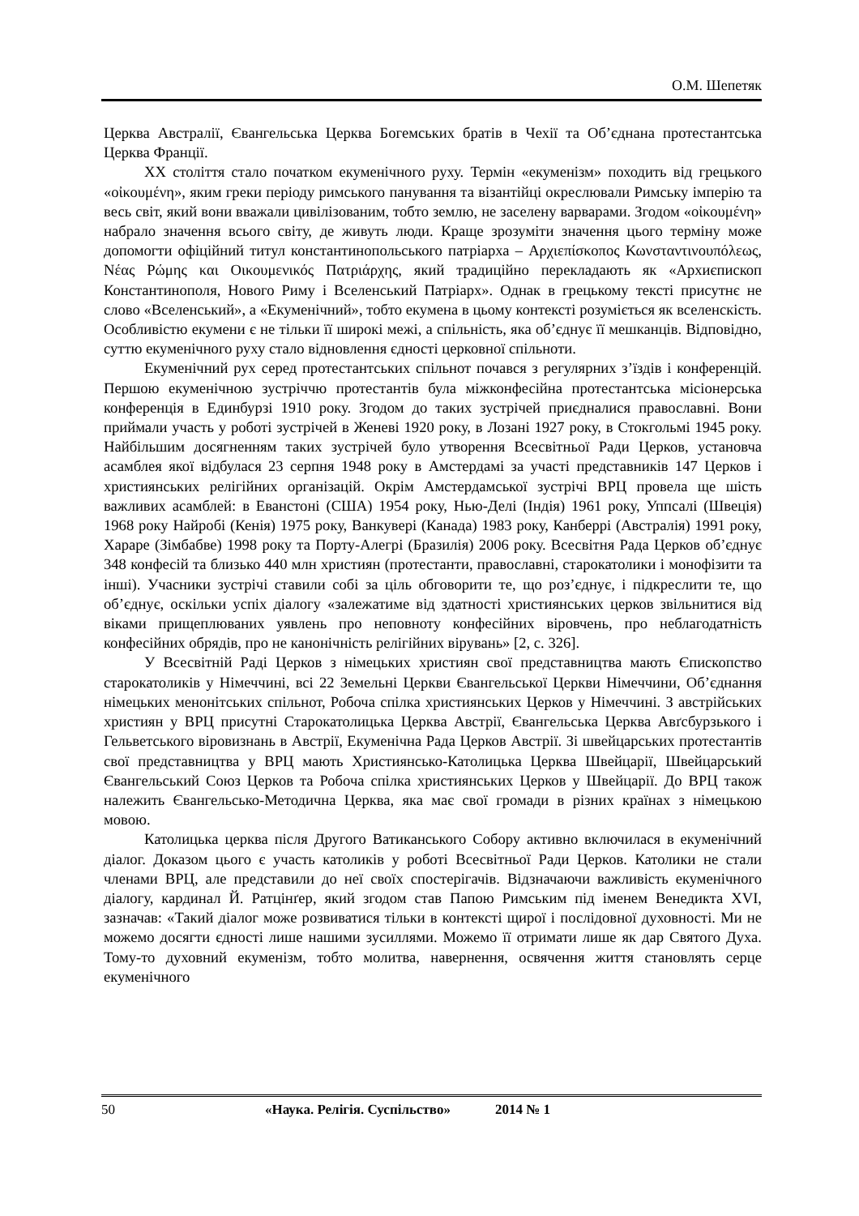О.М. Шепетяк
Церква Австралії, Євангельська Церква Богемських братів в Чехії та Об’єднана протестантська Церква Франції.
XX століття стало початком екуменічного руху. Термін «екуменізм» походить від грецького «οἰκουμένη», яким греки періоду римського панування та візантійці окреслювали Римську імперію та весь світ, який вони вважали цивілізованим, тобто землю, не заселену варварами. Згодом «οἰκουμένη» набрало значення всього світу, де живуть люди. Краще зрозуміти значення цього терміну може допомогти офіційний титул константинопольського патріарха – Αρχιεπίσκοπος Κωνσταντινουπόλεως, Νέας Ρώμης και Οικουμενικός Πατριάρχης, який традиційно перекладають як «Архиєпископ Константинополя, Нового Риму і Вселенський Патріарх». Однак в грецькому тексті присутнє не слово «Вселенський», а «Екуменічний», тобто екумена в цьому контексті розуміється як вселенскість. Особливістю екумени є не тільки її широкі межі, а спільність, яка об’єднує її мешканців. Відповідно, суттю екуменічного руху стало відновлення єдності церковної спільноти.
Екуменічний рух серед протестантських спільнот почався з регулярних з’їздів і конференцій. Першою екуменічною зустріччю протестантів була міжконфесійна протестантська місіонерська конференція в Единбурзі 1910 року. Згодом до таких зустрічей приєдналися православні. Вони приймали участь у роботі зустрічей в Женеві 1920 року, в Лозані 1927 року, в Стокгольмі 1945 року. Найбільшим досягненням таких зустрічей було утворення Всесвітньої Ради Церков, установча асамблея якої відбулася 23 серпня 1948 року в Амстердамі за участі представників 147 Церков і християнських релігійних організацій. Окрім Амстердамської зустрічі ВРЦ провела ще шість важливих асамблей: в Еванстоні (США) 1954 року, Нью-Делі (Індія) 1961 року, Уппсалі (Швеція) 1968 року Найробі (Кенія) 1975 року, Ванкувері (Канада) 1983 року, Канберрі (Австралія) 1991 року, Хараре (Зімбабве) 1998 року та Порту-Алегрі (Бразилія) 2006 року. Всесвітня Рада Церков об’єднує 348 конфесій та близько 440 млн християн (протестанти, православні, старокатолики і монофізити та інші). Учасники зустрічі ставили собі за ціль обговорити те, що роз’єднує, і підкреслити те, що об’єднує, оскільки успіх діалогу «залежатиме від здатності християнських церков звільнитися від віками прищеплюваних уявлень про неповноту конфесійних віровчень, про неблагодатність конфесійних обрядів, про не канонічність релігійних вірувань» [2, с. 326].
У Всесвітній Раді Церков з німецьких християн свої представництва мають Єпископство старокатоликів у Німеччині, всі 22 Земельні Церкви Євангельської Церкви Німеччини, Об’єднання німецьких менонітських спільнот, Робоча спілка християнських Церков у Німеччині. З австрійських християн у ВРЦ присутні Старокатолицька Церква Австрії, Євангельська Церква Авґсбурзького і Гельветського віровизнань в Австрії, Екуменічна Рада Церков Австрії. Зі швейцарських протестантів свої представництва у ВРЦ мають Християнсько-Католицька Церква Швейцарії, Швейцарський Євангельський Союз Церков та Робоча спілка християнських Церков у Швейцарії. До ВРЦ також належить Євангельсько-Методична Церква, яка має свої громади в різних країнах з німецькою мовою.
Католицька церква після Другого Ватиканського Собору активно включилася в екуменічний діалог. Доказом цього є участь католиків у роботі Всесвітньої Ради Церков. Католики не стали членами ВРЦ, але представили до неї своїх спостерігачів. Відзначаючи важливість екуменічного діалогу, кардинал Й. Ратцінґер, який згодом став Папою Римським під іменем Венедикта XVI, зазначав: «Такий діалог може розвиватися тільки в контексті щирої і послідовної духовності. Ми не можемо досягти єдності лише нашими зусиллями. Можемо її отримати лише як дар Святого Духа. Тому-то духовний екуменізм, тобто молитва, навернення, освячення життя становлять серце екуменічного
50 «Наука. Релігія. Суспільство» 2014 № 1